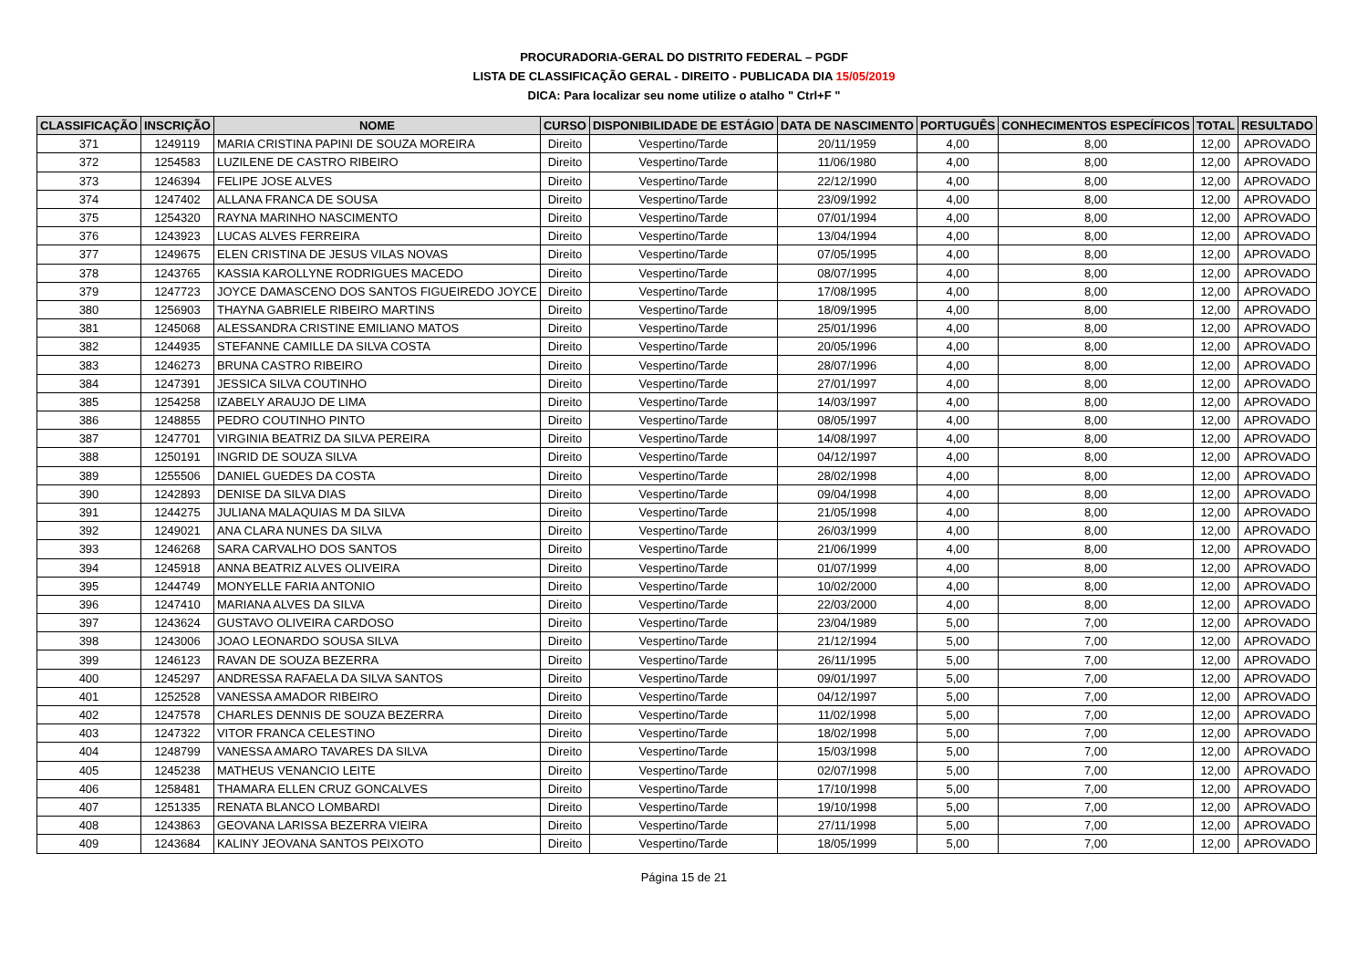PROCURADORIA-GERAL DO DISTRITO FEDERAL – PGDF
LISTA DE CLASSIFICAÇÃO GERAL - DIREITO - PUBLICADA DIA 15/05/2019
DICA: Para localizar seu nome utilize o atalho " Ctrl+F "
| CLASSIFICAÇÃO | INSCRIÇÃO | NOME | CURSO | DISPONIBILIDADE DE ESTÁGIO | DATA DE NASCIMENTO | PORTUGUÊS | CONHECIMENTOS ESPECÍFICOS | TOTAL | RESULTADO |
| --- | --- | --- | --- | --- | --- | --- | --- | --- | --- |
| 371 | 1249119 | MARIA CRISTINA PAPINI DE SOUZA MOREIRA | Direito | Vespertino/Tarde | 20/11/1959 | 4,00 | 8,00 | 12,00 | APROVADO |
| 372 | 1254583 | LUZILENE DE CASTRO RIBEIRO | Direito | Vespertino/Tarde | 11/06/1980 | 4,00 | 8,00 | 12,00 | APROVADO |
| 373 | 1246394 | FELIPE JOSE ALVES | Direito | Vespertino/Tarde | 22/12/1990 | 4,00 | 8,00 | 12,00 | APROVADO |
| 374 | 1247402 | ALLANA FRANCA DE SOUSA | Direito | Vespertino/Tarde | 23/09/1992 | 4,00 | 8,00 | 12,00 | APROVADO |
| 375 | 1254320 | RAYNA MARINHO NASCIMENTO | Direito | Vespertino/Tarde | 07/01/1994 | 4,00 | 8,00 | 12,00 | APROVADO |
| 376 | 1243923 | LUCAS ALVES FERREIRA | Direito | Vespertino/Tarde | 13/04/1994 | 4,00 | 8,00 | 12,00 | APROVADO |
| 377 | 1249675 | ELEN CRISTINA DE JESUS VILAS NOVAS | Direito | Vespertino/Tarde | 07/05/1995 | 4,00 | 8,00 | 12,00 | APROVADO |
| 378 | 1243765 | KASSIA KAROLLYNE RODRIGUES MACEDO | Direito | Vespertino/Tarde | 08/07/1995 | 4,00 | 8,00 | 12,00 | APROVADO |
| 379 | 1247723 | JOYCE DAMASCENO DOS SANTOS FIGUEIREDO JOYCE | Direito | Vespertino/Tarde | 17/08/1995 | 4,00 | 8,00 | 12,00 | APROVADO |
| 380 | 1256903 | THAYNA GABRIELE RIBEIRO MARTINS | Direito | Vespertino/Tarde | 18/09/1995 | 4,00 | 8,00 | 12,00 | APROVADO |
| 381 | 1245068 | ALESSANDRA CRISTINE EMILIANO MATOS | Direito | Vespertino/Tarde | 25/01/1996 | 4,00 | 8,00 | 12,00 | APROVADO |
| 382 | 1244935 | STEFANNE CAMILLE DA SILVA COSTA | Direito | Vespertino/Tarde | 20/05/1996 | 4,00 | 8,00 | 12,00 | APROVADO |
| 383 | 1246273 | BRUNA CASTRO RIBEIRO | Direito | Vespertino/Tarde | 28/07/1996 | 4,00 | 8,00 | 12,00 | APROVADO |
| 384 | 1247391 | JESSICA SILVA COUTINHO | Direito | Vespertino/Tarde | 27/01/1997 | 4,00 | 8,00 | 12,00 | APROVADO |
| 385 | 1254258 | IZABELY ARAUJO DE LIMA | Direito | Vespertino/Tarde | 14/03/1997 | 4,00 | 8,00 | 12,00 | APROVADO |
| 386 | 1248855 | PEDRO COUTINHO PINTO | Direito | Vespertino/Tarde | 08/05/1997 | 4,00 | 8,00 | 12,00 | APROVADO |
| 387 | 1247701 | VIRGINIA BEATRIZ DA SILVA PEREIRA | Direito | Vespertino/Tarde | 14/08/1997 | 4,00 | 8,00 | 12,00 | APROVADO |
| 388 | 1250191 | INGRID DE SOUZA SILVA | Direito | Vespertino/Tarde | 04/12/1997 | 4,00 | 8,00 | 12,00 | APROVADO |
| 389 | 1255506 | DANIEL GUEDES DA COSTA | Direito | Vespertino/Tarde | 28/02/1998 | 4,00 | 8,00 | 12,00 | APROVADO |
| 390 | 1242893 | DENISE DA SILVA DIAS | Direito | Vespertino/Tarde | 09/04/1998 | 4,00 | 8,00 | 12,00 | APROVADO |
| 391 | 1244275 | JULIANA MALAQUIAS M DA SILVA | Direito | Vespertino/Tarde | 21/05/1998 | 4,00 | 8,00 | 12,00 | APROVADO |
| 392 | 1249021 | ANA CLARA NUNES DA SILVA | Direito | Vespertino/Tarde | 26/03/1999 | 4,00 | 8,00 | 12,00 | APROVADO |
| 393 | 1246268 | SARA CARVALHO DOS SANTOS | Direito | Vespertino/Tarde | 21/06/1999 | 4,00 | 8,00 | 12,00 | APROVADO |
| 394 | 1245918 | ANNA BEATRIZ ALVES OLIVEIRA | Direito | Vespertino/Tarde | 01/07/1999 | 4,00 | 8,00 | 12,00 | APROVADO |
| 395 | 1244749 | MONYELLE FARIA ANTONIO | Direito | Vespertino/Tarde | 10/02/2000 | 4,00 | 8,00 | 12,00 | APROVADO |
| 396 | 1247410 | MARIANA ALVES DA SILVA | Direito | Vespertino/Tarde | 22/03/2000 | 4,00 | 8,00 | 12,00 | APROVADO |
| 397 | 1243624 | GUSTAVO OLIVEIRA CARDOSO | Direito | Vespertino/Tarde | 23/04/1989 | 5,00 | 7,00 | 12,00 | APROVADO |
| 398 | 1243006 | JOAO LEONARDO SOUSA SILVA | Direito | Vespertino/Tarde | 21/12/1994 | 5,00 | 7,00 | 12,00 | APROVADO |
| 399 | 1246123 | RAVAN DE SOUZA BEZERRA | Direito | Vespertino/Tarde | 26/11/1995 | 5,00 | 7,00 | 12,00 | APROVADO |
| 400 | 1245297 | ANDRESSA RAFAELA DA SILVA SANTOS | Direito | Vespertino/Tarde | 09/01/1997 | 5,00 | 7,00 | 12,00 | APROVADO |
| 401 | 1252528 | VANESSA AMADOR RIBEIRO | Direito | Vespertino/Tarde | 04/12/1997 | 5,00 | 7,00 | 12,00 | APROVADO |
| 402 | 1247578 | CHARLES DENNIS DE SOUZA BEZERRA | Direito | Vespertino/Tarde | 11/02/1998 | 5,00 | 7,00 | 12,00 | APROVADO |
| 403 | 1247322 | VITOR FRANCA CELESTINO | Direito | Vespertino/Tarde | 18/02/1998 | 5,00 | 7,00 | 12,00 | APROVADO |
| 404 | 1248799 | VANESSA AMARO TAVARES DA SILVA | Direito | Vespertino/Tarde | 15/03/1998 | 5,00 | 7,00 | 12,00 | APROVADO |
| 405 | 1245238 | MATHEUS VENANCIO LEITE | Direito | Vespertino/Tarde | 02/07/1998 | 5,00 | 7,00 | 12,00 | APROVADO |
| 406 | 1258481 | THAMARA ELLEN CRUZ GONCALVES | Direito | Vespertino/Tarde | 17/10/1998 | 5,00 | 7,00 | 12,00 | APROVADO |
| 407 | 1251335 | RENATA BLANCO LOMBARDI | Direito | Vespertino/Tarde | 19/10/1998 | 5,00 | 7,00 | 12,00 | APROVADO |
| 408 | 1243863 | GEOVANA LARISSA BEZERRA VIEIRA | Direito | Vespertino/Tarde | 27/11/1998 | 5,00 | 7,00 | 12,00 | APROVADO |
| 409 | 1243684 | KALINY JEOVANA SANTOS PEIXOTO | Direito | Vespertino/Tarde | 18/05/1999 | 5,00 | 7,00 | 12,00 | APROVADO |
Página 15 de 21